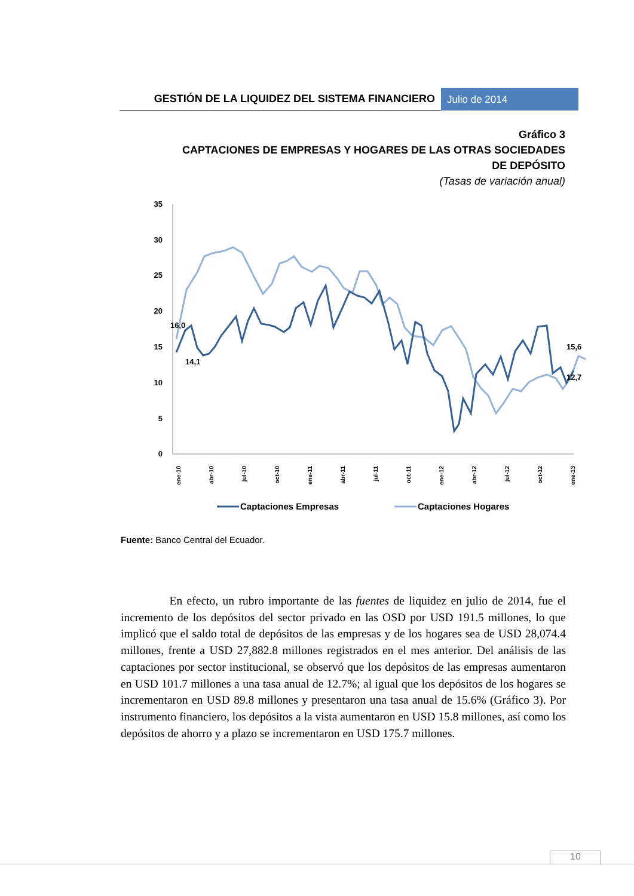GESTIÓN DE LA LIQUIDEZ DEL SISTEMA FINANCIERO
Julio de 2014
Gráfico 3
CAPTACIONES DE EMPRESAS Y HOGARES DE LAS OTRAS SOCIEDADES DE DEPÓSITO
(Tasas de variación anual)
35
30
25
20
15
10
5
0
16,0
14,1
15,6
12,7
ene-10
abr-10
jul-10
oct-10
ene-11
abr-11
jul-11
oct-11
ene-12
abr-12
jul-12
oct-12
ene-13
Captaciones Empresas
Captaciones Hogares
Fuente: Banco Central del Ecuador.
En efecto, un rubro importante de las fuentes de liquidez en julio de 2014, fue el incremento de los depósitos del sector privado en las OSD por USD 191.5 millones, lo que implicó que el saldo total de depósitos de las empresas y de los hogares sea de USD 28,074.4 millones, frente a USD 27,882.8 millones registrados en el mes anterior. Del análisis de las captaciones por sector institucional, se observó que los depósitos de las empresas aumentaron en USD 101.7 millones a una tasa anual de 12.7%; al igual que los depósitos de los hogares se incrementaron en USD 89.8 millones y presentaron una tasa anual de 15.6% (Gráfico 3). Por instrumento financiero, los depósitos a la vista aumentaron en USD 15.8 millones, así como los depósitos de ahorro y a plazo se incrementaron en USD 175.7 millones.
10